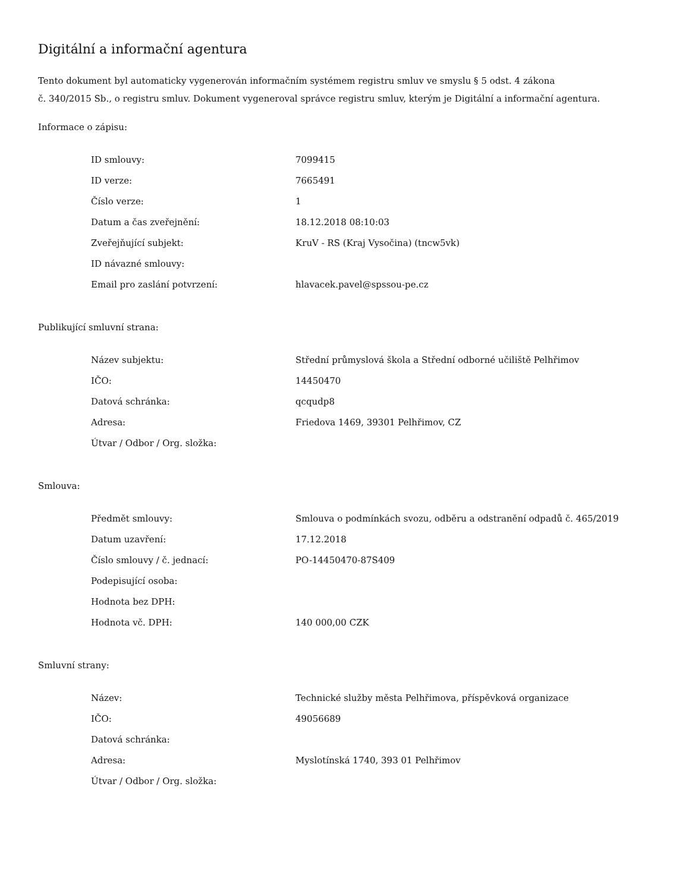Digitální a informační agentura
Tento dokument byl automaticky vygenerován informačním systémem registru smluv ve smyslu § 5 odst. 4 zákona
č. 340/2015 Sb., o registru smluv. Dokument vygeneroval správce registru smluv, kterým je Digitální a informační agentura.
Informace o zápisu:
| ID smlouvy: | 7099415 |
| ID verze: | 7665491 |
| Číslo verze: | 1 |
| Datum a čas zveřejnění: | 18.12.2018 08:10:03 |
| Zveřejňující subjekt: | KruV - RS (Kraj Vysočina) (tncw5vk) |
| ID návazné smlouvy: | |
| Email pro zaslání potvrzení: | hlavacek.pavel@spssou-pe.cz |
Publikující smluvní strana:
| Název subjektu: | Střední průmyslová škola a Střední odborné učiliště Pelhřimov |
| IČO: | 14450470 |
| Datová schránka: | qcqudp8 |
| Adresa: | Friedova 1469, 39301 Pelhřimov, CZ |
| Útvar / Odbor / Org. složka: | |
Smlouva:
| Předmět smlouvy: | Smlouva o podmínkách svozu, odběru a odstranění odpadů č. 465/2019 |
| Datum uzavření: | 17.12.2018 |
| Číslo smlouvy / č. jednací: | PO-14450470-87S409 |
| Podepisující osoba: | |
| Hodnota bez DPH: | |
| Hodnota vč. DPH: | 140 000,00 CZK |
Smluvní strany:
| Název: | Technické služby města Pelhřimova, příspěvková organizace |
| IČO: | 49056689 |
| Datová schránka: | |
| Adresa: | Myslotínská 1740, 393 01 Pelhřimov |
| Útvar / Odbor / Org. složka: | |